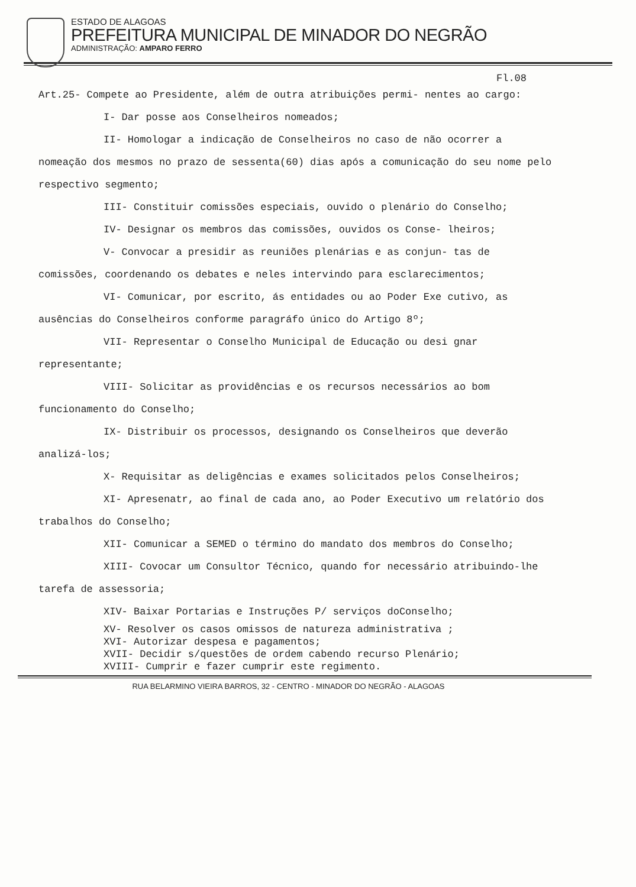ESTADO DE ALAGOAS
PREFEITURA MUNICIPAL DE MINADOR DO NEGRÃO
ADMINISTRAÇÃO: AMPARO FERRO
Fl.08
Art.25- Compete ao Presidente, além de outra atribuições permi- nentes ao cargo:
I- Dar posse aos Conselheiros nomeados;
II- Homologar a indicação de Conselheiros no caso de não ocorrer a nomeação dos mesmos no prazo de sessenta(60) dias após a comunicação do seu nome pelo respectivo segmento;
III- Constituir comissões especiais, ouvido o plenário do Conselho;
IV- Designar os membros das comissões, ouvidos os Conse- lheiros;
V- Convocar a presidir as reuniões plenárias e as conjun- tas de comissões, coordenando os debates e neles intervindo para esclarecimentos;
VI- Comunicar, por escrito, ás entidades ou ao Poder Exe cutivo, as ausências do Conselheiros conforme paragráfo único do Artigo 8º;
VII- Representar o Conselho Municipal de Educação ou desi gnar representante;
VIII- Solicitar as providências e os recursos necessários ao bom funcionamento do Conselho;
IX- Distribuir os processos, designando os Conselheiros que deverão analizá-los;
X- Requisitar as deligências e exames solicitados pelos Conselheiros;
XI- Apresenatr, ao final de cada ano, ao Poder Executivo um relatório dos trabalhos do Conselho;
XII- Comunicar a SEMED o término do mandato dos membros do Conselho;
XIII- Covocar um Consultor Técnico, quando for necessário atribuindo-lhe tarefa de assessoria;
XIV- Baixar Portarias e Instruções P/ serviços doConselho;
XV- Resolver os casos omissos de natureza administrativa ;
XVI- Autorizar despesa e pagamentos;
XVII- Decidir s/questões de ordem cabendo recurso Plenário;
XVIII- Cumprir e fazer cumprir este regimento.
RUA BELARMINO VIEIRA BARROS, 32 - CENTRO - MINADOR DO NEGRÃO - ALAGOAS